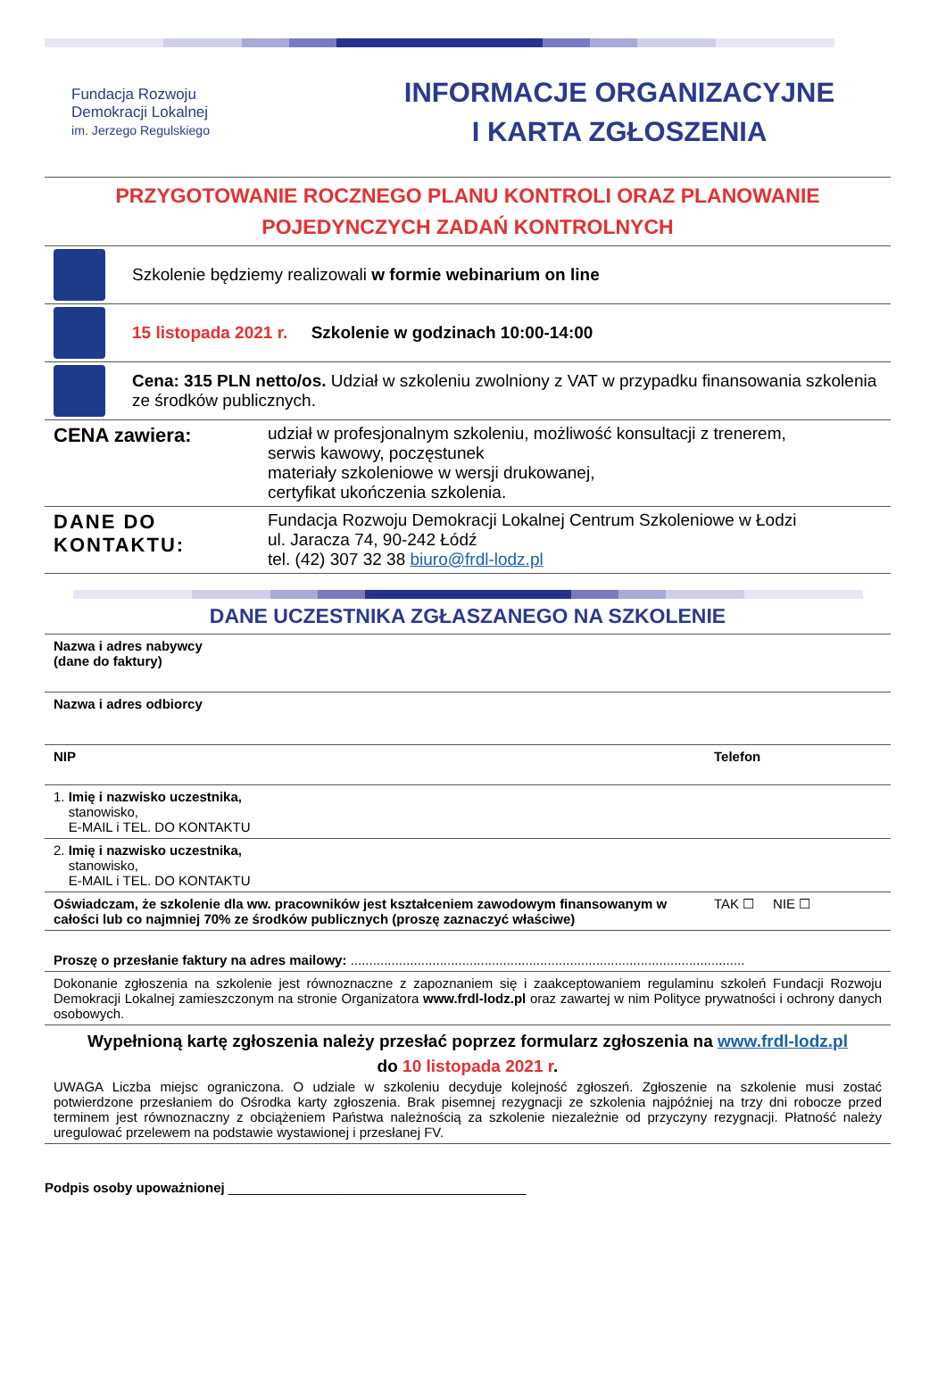Fundacja Rozwoju
Demokracji Lokalnej
im. Jerzego Regulskiego
INFORMACJE ORGANIZACYJNE
I KARTA ZGŁOSZENIA
PRZYGOTOWANIE ROCZNEGO PLANU KONTROLI ORAZ PLANOWANIE POJEDYNCZYCH ZADAŃ KONTROLNYCH
Szkolenie będziemy realizowali w formie webinarium on line
15 listopada 2021 r. Szkolenie w godzinach 10:00-14:00
Cena: 315 PLN netto/os. Udział w szkoleniu zwolniony z VAT w przypadku finansowania szkolenia ze środków publicznych.
| CENA zawiera: | udział w profesjonalnym szkoleniu, możliwość konsultacji z trenerem, serwis kawowy, poczęstunek materiały szkoleniowe w wersji drukowanej, certyfikat ukończenia szkolenia. |
| DANE DO KONTAKTU: | Fundacja Rozwoju Demokracji Lokalnej Centrum Szkoleniowe w Łodzi ul. Jaracza 74, 90-242 Łódź tel. (42) 307 32 38 biuro@frdl-lodz.pl |
DANE UCZESTNIKA ZGŁASZANEGO NA SZKOLENIE
| Nazwa i adres nabywcy (dane do faktury) | |
| Nazwa i adres odbiorcy | |
| NIP | Telefon |
| 1. Imię i nazwisko uczestnika, stanowisko, E-MAIL i TEL. DO KONTAKTU | |
| 2. Imię i nazwisko uczestnika, stanowisko, E-MAIL i TEL. DO KONTAKTU | |
| Oświadczam, że szkolenie dla ww. pracowników jest kształceniem zawodowym finansowanym w całości lub co najmniej 70% ze środków publicznych (proszę zaznaczyć właściwe) | TAK ☐ NIE ☐ |
| Proszę o przesłanie faktury na adres mailowy: .......................................................................................................... | |
| Dokonanie zgłoszenia na szkolenie jest równoznaczne z zapoznaniem się i zaakceptowaniem regulaminu szkoleń Fundacji Rozwoju Demokracji Lokalnej zamieszczonym na stronie Organizatora www.frdl-lodz.pl oraz zawartej w nim Polityce prywatności i ochrony danych osobowych. | |
| Wypełnioną kartę zgłoszenia należy przesłać poprzez formularz zgłoszenia na www.frdl-lodz.pl do 10 listopada 2021 r . UWAGA Liczba miejsc ograniczona. O udziale w szkoleniu decyduje kolejność zgłoszeń. Zgłoszenie na szkolenie musi zostać potwierdzone przesłaniem do Ośrodka karty zgłoszenia. Brak pisemnej rezygnacji ze szkolenia najpóźniej na trzy dni robocze przed terminem jest równoznaczny z obciążeniem Państwa należnością za szkolenie niezależnie od przyczyny rezygnacji. Płatność należy uregulować przelewem na podstawie wystawionej i przesłanej FV. | |
Podpis osoby upoważnionej ________________________________________